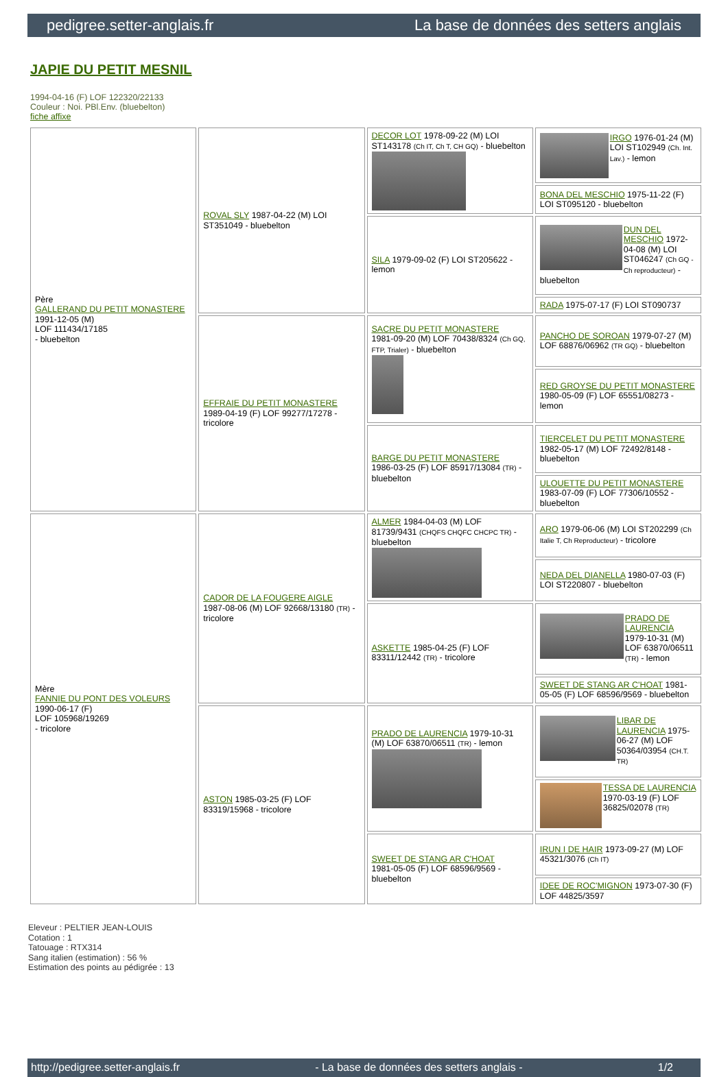pedigree.setter-anglais.fr La base de données des setters anglais
JAPIE DU PETIT MESNIL
1994-04-16 (F) LOF 122320/22133
Couleur : Noi. PBl.Env. (bluebelton)
fiche affixe
| Père GALLERAND DU PETIT MONASTERE 1991-12-05 (M) LOF 111434/17185 - bluebelton | ROVAL SLY 1987-04-22 (M) LOI ST351049 - bluebelton | DECOR LOT 1978-09-22 (M) LOI ST143178 (Ch IT, Ch T, CH GQ) - bluebelton | IRGO 1976-01-24 (M) LOI ST102949 (Ch. Int. Lav.) - lemon |
| | | | BONA DEL MESCHIO 1975-11-22 (F) LOI ST095120 - bluebelton |
| | | SILA 1979-09-02 (F) LOI ST205622 - lemon | DUN DEL MESCHIO 1972-04-08 (M) LOI ST046247 (Ch GQ - Ch reproducteur) - bluebelton |
| | | | RADA 1975-07-17 (F) LOI ST090737 |
| | EFFRAIE DU PETIT MONASTERE 1989-04-19 (F) LOF 99277/17278 - tricolore | SACRE DU PETIT MONASTERE 1981-09-20 (M) LOF 70438/8324 (Ch GQ, FTP, Trialer) - bluebelton | PANCHO DE SOROAN 1979-07-27 (M) LOF 68876/06962 (TR GQ) - bluebelton |
| | | | RED GROYSE DU PETIT MONASTERE 1980-05-09 (F) LOF 65551/08273 - lemon |
| | | BARGE DU PETIT MONASTERE 1986-03-25 (F) LOF 85917/13084 (TR) - bluebelton | TIERCELET DU PETIT MONASTERE 1982-05-17 (M) LOF 72492/8148 - bluebelton |
| | | | ULOUETTE DU PETIT MONASTERE 1983-07-09 (F) LOF 77306/10552 - bluebelton |
| Mère FANNIE DU PONT DES VOLEURS 1990-06-17 (F) LOF 105968/19269 - tricolore | CADOR DE LA FOUGERE AIGLE 1987-08-06 (M) LOF 92668/13180 (TR) - tricolore | ALMER 1984-04-03 (M) LOF 81739/9431 (CHQFS CHQFC CHCPC TR) - bluebelton | ARO 1979-06-06 (M) LOI ST202299 (Ch Italie T, Ch Reproducteur) - tricolore |
| | | | NEDA DEL DIANELLA 1980-07-03 (F) LOI ST220807 - bluebelton |
| | | ASKETTE 1985-04-25 (F) LOF 83311/12442 (TR) - tricolore | PRADO DE LAURENCIA 1979-10-31 (M) LOF 63870/06511 (TR) - lemon |
| | | | SWEET DE STANG AR C'HOAT 1981-05-05 (F) LOF 68596/9569 - bluebelton |
| | ASTON 1985-03-25 (F) LOF 83319/15968 - tricolore | PRADO DE LAURENCIA 1979-10-31 (M) LOF 63870/06511 (TR) - lemon | LIBAR DE LAURENCIA 1975-06-27 (M) LOF 50364/03954 (CH.T. TR) |
| | | | TESSA DE LAURENCIA 1970-03-19 (F) LOF 36825/02078 (TR) |
| | | SWEET DE STANG AR C'HOAT 1981-05-05 (F) LOF 68596/9569 - bluebelton | IRUN I DE HAIR 1973-09-27 (M) LOF 45321/3076 (Ch IT) |
| | | | IDEE DE ROC'MIGNON 1973-07-30 (F) LOF 44825/3597 |
Eleveur : PELTIER JEAN-LOUIS
Cotation : 1
Tatouage : RTX314
Sang italien (estimation) : 56 %
Estimation des points au pédigrée : 13
http://pedigree.setter-anglais.fr - La base de données des setters anglais - 1/2